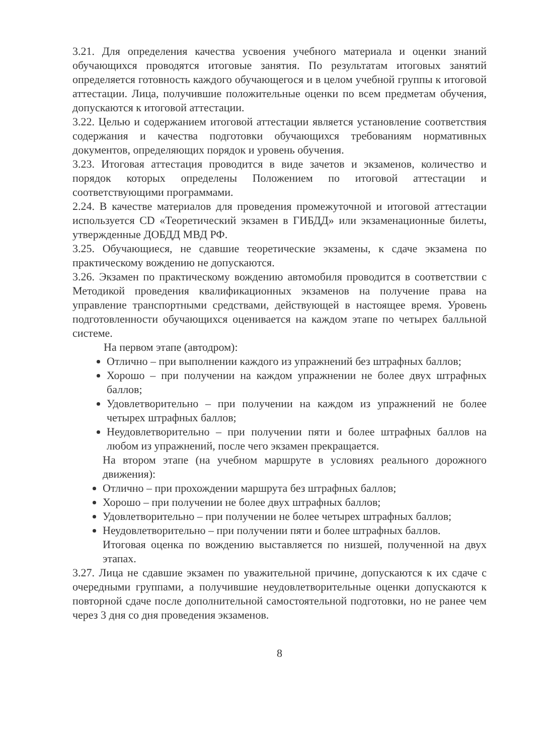3.21. Для определения качества усвоения учебного материала и оценки знаний обучающихся проводятся итоговые занятия. По результатам итоговых занятий определяется готовность каждого обучающегося и в целом учебной группы к итоговой аттестации. Лица, получившие положительные оценки по всем предметам обучения, допускаются к итоговой аттестации.
3.22. Целью и содержанием итоговой аттестации является установление соответствия содержания и качества подготовки обучающихся требованиям нормативных документов, определяющих порядок и уровень обучения.
3.23. Итоговая аттестация проводится в виде зачетов и экзаменов, количество и порядок которых определены Положением по итоговой аттестации и соответствующими программами.
2.24. В качестве материалов для проведения промежуточной и итоговой аттестации используется CD «Теоретический экзамен в ГИБДД» или экзаменационные билеты, утвержденные ДОБДД МВД РФ.
3.25. Обучающиеся, не сдавшие теоретические экзамены, к сдаче экзамена по практическому вождению не допускаются.
3.26. Экзамен по практическому вождению автомобиля проводится в соответствии с Методикой проведения квалификационных экзаменов на получение права на управление транспортными средствами, действующей в настоящее время. Уровень подготовленности обучающихся оценивается на каждом этапе по четырех балльной системе.
На первом этапе (автодром):
Отлично – при выполнении каждого из упражнений без штрафных баллов;
Хорошо – при получении на каждом упражнении не более двух штрафных баллов;
Удовлетворительно – при получении на каждом из упражнений не более четырех штрафных баллов;
Неудовлетворительно – при получении пяти и более штрафных баллов на любом из упражнений, после чего экзамен прекращается.
На втором этапе (на учебном маршруте в условиях реального дорожного движения):
Отлично – при прохождении маршрута без штрафных баллов;
Хорошо – при получении не более двух штрафных баллов;
Удовлетворительно – при получении не более четырех штрафных баллов;
Неудовлетворительно – при получении пяти и более штрафных баллов.
Итоговая оценка по вождению выставляется по низшей, полученной на двух этапах.
3.27. Лица не сдавшие экзамен по уважительной причине, допускаются к их сдаче с очередными группами, а получившие неудовлетворительные оценки допускаются к повторной сдаче после дополнительной самостоятельной подготовки, но не ранее чем через 3 дня со дня проведения экзаменов.
8